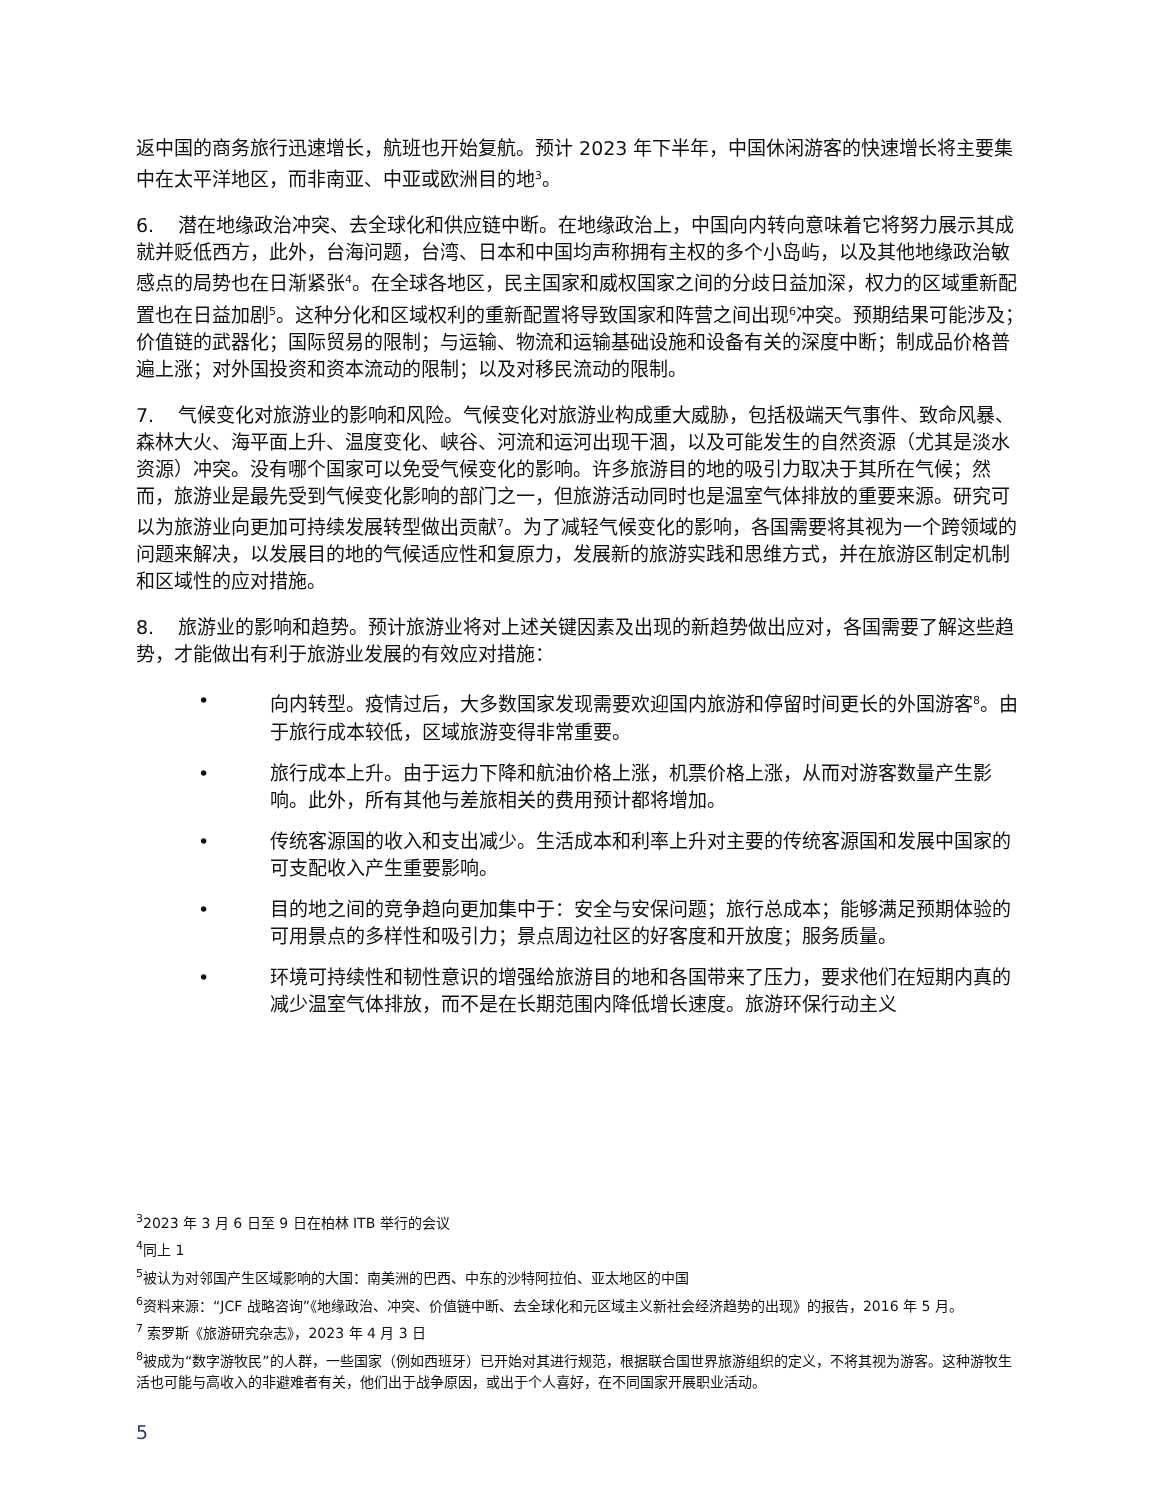返中国的商务旅行迅速增长，航班也开始复航。预计 2023 年下半年，中国休闲游客的快速增长将主要集中在太平洋地区，而非南亚、中亚或欧洲目的地<sup>3</sup>。
6. 潜在地缘政治冲突、去全球化和供应链中断。在地缘政治上，中国向内转向意味着它将努力展示其成就并贬低西方，此外，台海问题，台湾、日本和中国均声称拥有主权的多个小岛屿，以及其他地缘政治敏感点的局势也在日渐紧张<sup>4</sup>。在全球各地区，民主国家和威权国家之间的分歧日益加深，权力的区域重新配置也在日益加剧<sup>5</sup>。这种分化和区域权利的重新配置将导致国家和阵营之间出现<sup>6</sup>冲突。预期结果可能涉及；价值链的武器化；国际贸易的限制；与运输、物流和运输基础设施和设备有关的深度中断；制成品价格普遍上涨；对外国投资和资本流动的限制；以及对移民流动的限制。
7. 气候变化对旅游业的影响和风险。气候变化对旅游业构成重大威胁，包括极端天气事件、致命风暴、森林大火、海平面上升、温度变化、峡谷、河流和运河出现干涸，以及可能发生的自然资源（尤其是淡水资源）冲突。没有哪个国家可以免受气候变化的影响。许多旅游目的地的吸引力取决于其所在气候；然而，旅游业是最先受到气候变化影响的部门之一，但旅游活动同时也是温室气体排放的重要来源。研究可以为旅游业向更加可持续发展转型做出贡献<sup>7</sup>。为了减轻气候变化的影响，各国需要将其视为一个跨领域的问题来解决，以发展目的地的气候适应性和复原力，发展新的旅游实践和思维方式，并在旅游区制定机制和区域性的应对措施。
8. 旅游业的影响和趋势。预计旅游业将对上述关键因素及出现的新趋势做出应对，各国需要了解这些趋势，才能做出有利于旅游业发展的有效应对措施：
• 向内转型。疫情过后，大多数国家发现需要欢迎国内旅游和停留时间更长的外国游客<sup>8</sup>。由于旅行成本较低，区域旅游变得非常重要。
• 旅行成本上升。由于运力下降和航油价格上涨，机票价格上涨，从而对游客数量产生影响。此外，所有其他与差旅相关的费用预计都将增加。
• 传统客源国的收入和支出减少。生活成本和利率上升对主要的传统客源国和发展中国家的可支配收入产生重要影响。
• 目的地之间的竞争趋向更加集中于：安全与安保问题；旅行总成本；能够满足预期体验的可用景点的多样性和吸引力；景点周边社区的好客度和开放度；服务质量。
• 环境可持续性和韧性意识的增强给旅游目的地和各国带来了压力，要求他们在短期内真的减少温室气体排放，而不是在长期范围内降低增长速度。旅游环保行动主义
<sup>3</sup> 2023 年 3 月 6 日至 9 日在柏林 ITB 举行的会议
<sup>4</sup> 同上 1
<sup>5</sup> 被认为对邻国产生区域影响的大国：南美洲的巴西、中东的沙特阿拉伯、亚太地区的中国
<sup>6</sup> 资料来源：“JCF 战略咨询”《地缘政治、冲突、价值链中断、去全球化和元区域主义新社会经济趋势的出现》的报告，2016 年 5 月。
<sup>7</sup> 索罗斯《旅游研究杂志》，2023 年 4 月 3 日
<sup>8</sup> 被成为“数字游牧民”的人群，一些国家（例如西班牙）已开始对其进行规范，根据联合国世界旅游组织的定义，不将其视为游客。这种游牧生活也可能与高收入的非避难者有关，他们出于战争原因，或出于个人喜好，在不同国家开展职业活动。
5